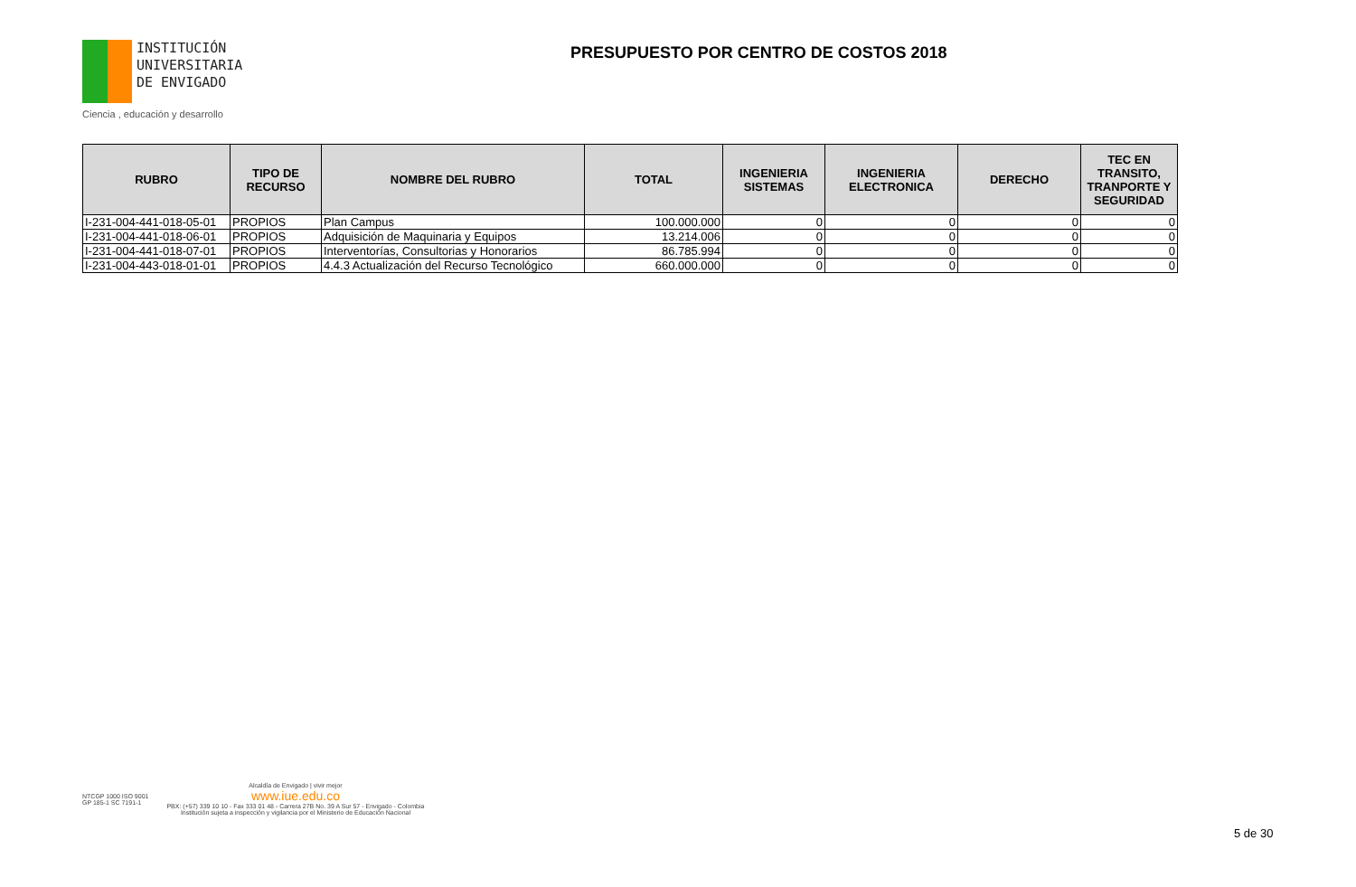INSTITUCIÓN
UNIVERSITARIA
DE ENVIGADO
Ciencia , educación y desarrollo
PRESUPUESTO POR CENTRO DE COSTOS 2018
| RUBRO | TIPO DE RECURSO | NOMBRE DEL RUBRO | TOTAL | INGENIERIA SISTEMAS | INGENIERIA ELECTRONICA | DERECHO | TEC EN TRANSITO, TRANPORTE Y SEGURIDAD |
| --- | --- | --- | --- | --- | --- | --- | --- |
| I-231-004-441-018-05-01 | PROPIOS | Plan Campus | 100.000.000 | 0 | 0 | 0 | 0 |
| I-231-004-441-018-06-01 | PROPIOS | Adquisición de Maquinaria y Equipos | 13.214.006 | 0 | 0 | 0 | 0 |
| I-231-004-441-018-07-01 | PROPIOS | Interventorías, Consultorias y Honorarios | 86.785.994 | 0 | 0 | 0 | 0 |
| I-231-004-443-018-01-01 | PROPIOS | 4.4.3 Actualización del Recurso Tecnológico | 660.000.000 | 0 | 0 | 0 | 0 |
NTCGP 1000 ISO 9001
GP 185-1 SC 7191-1
Alcaldía de Envigado | vivir mejor
www.iue.edu.co
PBX: (+57) 339 10 10 - Fax 333 01 48 - Carrera 27B No. 39 A Sur 57 - Envigado - Colombia
Institución sujeta a inspección y vigilancia por el Ministerio de Educación Nacional
5 de 30